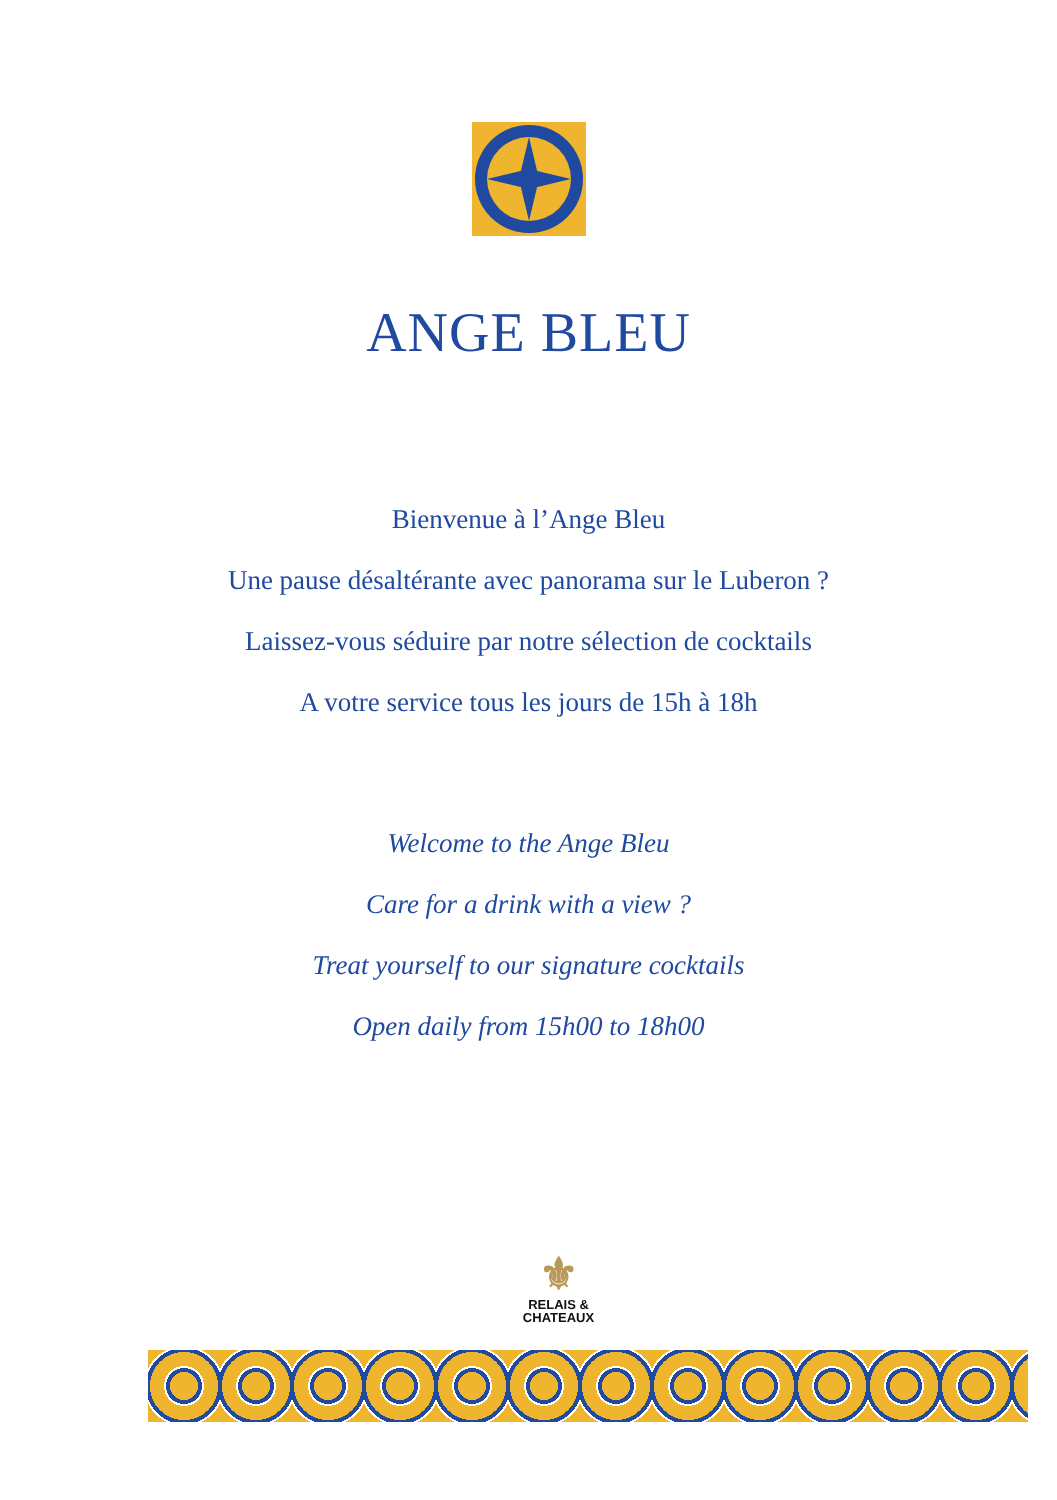ANGE BLEU
Bienvenue à l’Ange Bleu
Une pause désaltérante avec panorama sur le Luberon ?
Laissez-vous séduire par notre sélection de cocktails
A votre service tous les jours de 15h à 18h
Welcome to the Ange Bleu
Care for a drink with a view ?
Treat yourself to our signature cocktails
Open daily from 15h00 to 18h00
⚜
RELAIS &
CHATEAUX